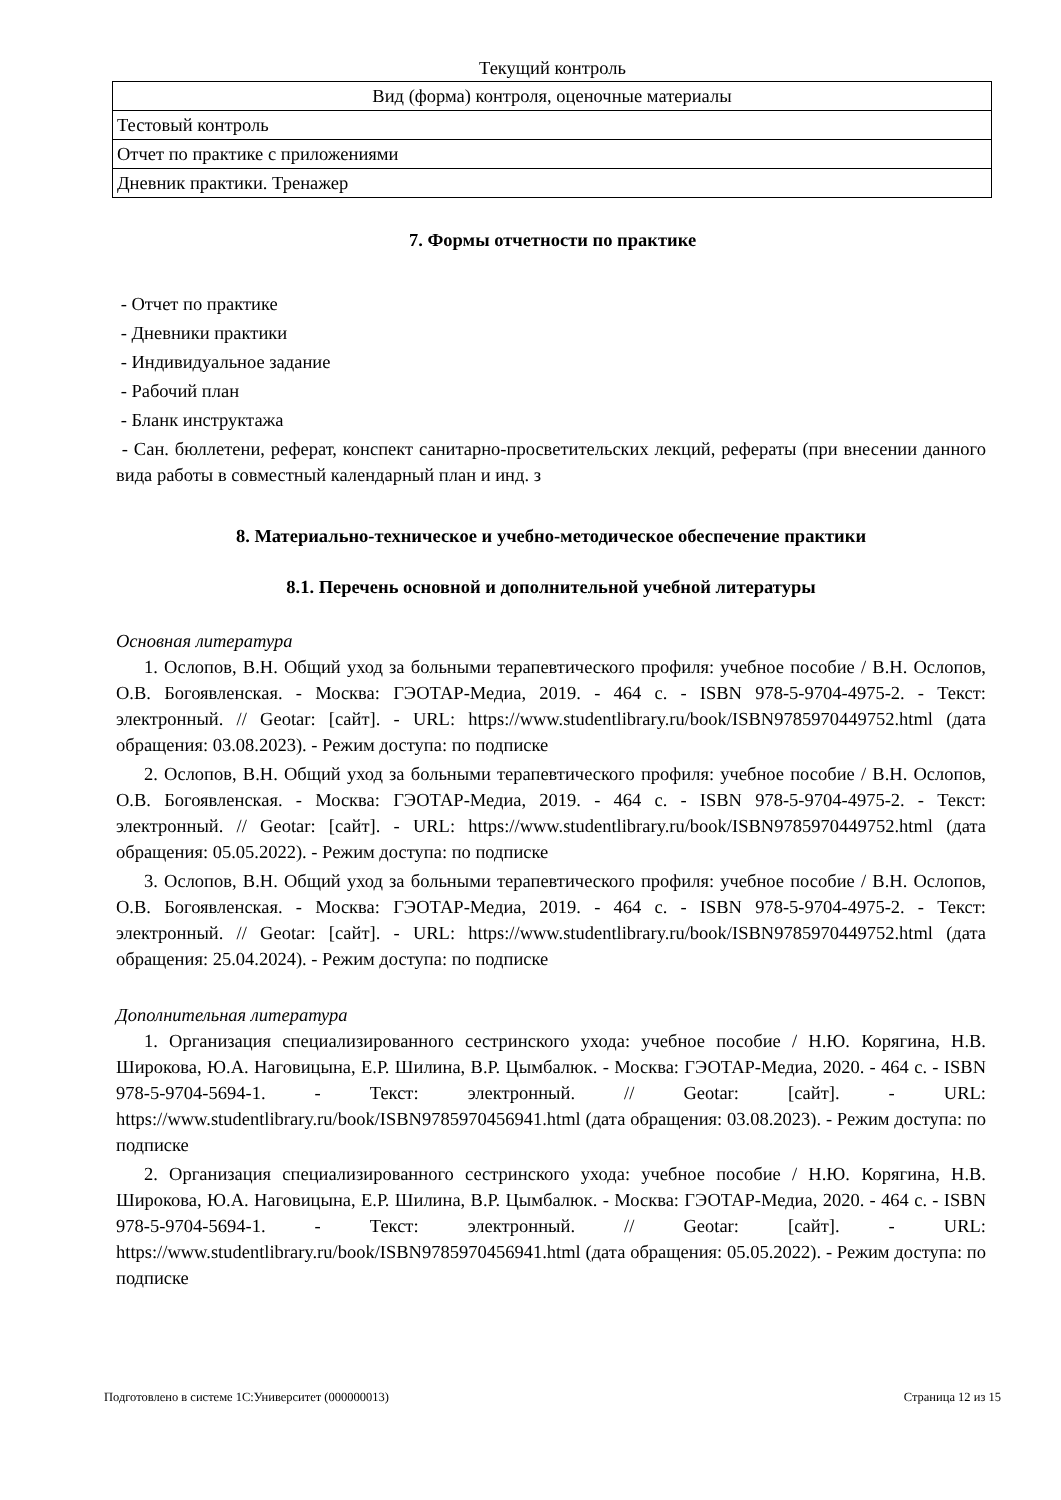Текущий контроль
| Вид (форма) контроля, оценочные материалы |
| Тестовый контроль |
| Отчет по практике с приложениями |
| Дневник практики. Тренажер |
7. Формы отчетности по практике
- Отчет по практике
- Дневники практики
- Индивидуальное задание
- Рабочий план
- Бланк инструктажа
- Сан. бюллетени, реферат, конспект санитарно-просветительских лекций, рефераты (при внесении данного вида работы в совместный календарный план и инд. з
8. Материально-техническое и учебно-методическое обеспечение практики
8.1. Перечень основной и дополнительной учебной литературы
Основная литература
1. Ослопов, В.Н. Общий уход за больными терапевтического профиля: учебное пособие / В.Н. Ослопов, О.В. Богоявленская. - Москва: ГЭОТАР-Медиа, 2019. - 464 с. - ISBN 978-5-9704-4975-2. - Текст: электронный. // Geotar: [сайт]. - URL: https://www.studentlibrary.ru/book/ISBN9785970449752.html (дата обращения: 03.08.2023). - Режим доступа: по подписке
2. Ослопов, В.Н. Общий уход за больными терапевтического профиля: учебное пособие / В.Н. Ослопов, О.В. Богоявленская. - Москва: ГЭОТАР-Медиа, 2019. - 464 с. - ISBN 978-5-9704-4975-2. - Текст: электронный. // Geotar: [сайт]. - URL: https://www.studentlibrary.ru/book/ISBN9785970449752.html (дата обращения: 05.05.2022). - Режим доступа: по подписке
3. Ослопов, В.Н. Общий уход за больными терапевтического профиля: учебное пособие / В.Н. Ослопов, О.В. Богоявленская. - Москва: ГЭОТАР-Медиа, 2019. - 464 с. - ISBN 978-5-9704-4975-2. - Текст: электронный. // Geotar: [сайт]. - URL: https://www.studentlibrary.ru/book/ISBN9785970449752.html (дата обращения: 25.04.2024). - Режим доступа: по подписке
Дополнительная литература
1. Организация специализированного сестринского ухода: учебное пособие / Н.Ю. Корягина, Н.В. Широкова, Ю.А. Наговицына, Е.Р. Шилина, В.Р. Цымбалюк. - Москва: ГЭОТАР-Медиа, 2020. - 464 с. - ISBN 978-5-9704-5694-1. - Текст: электронный. // Geotar: [сайт]. - URL: https://www.studentlibrary.ru/book/ISBN9785970456941.html (дата обращения: 03.08.2023). - Режим доступа: по подписке
2. Организация специализированного сестринского ухода: учебное пособие / Н.Ю. Корягина, Н.В. Широкова, Ю.А. Наговицына, Е.Р. Шилина, В.Р. Цымбалюк. - Москва: ГЭОТАР-Медиа, 2020. - 464 с. - ISBN 978-5-9704-5694-1. - Текст: электронный. // Geotar: [сайт]. - URL: https://www.studentlibrary.ru/book/ISBN9785970456941.html (дата обращения: 05.05.2022). - Режим доступа: по подписке
Подготовлено в системе 1С:Университет (000000013) Страница 12 из 15